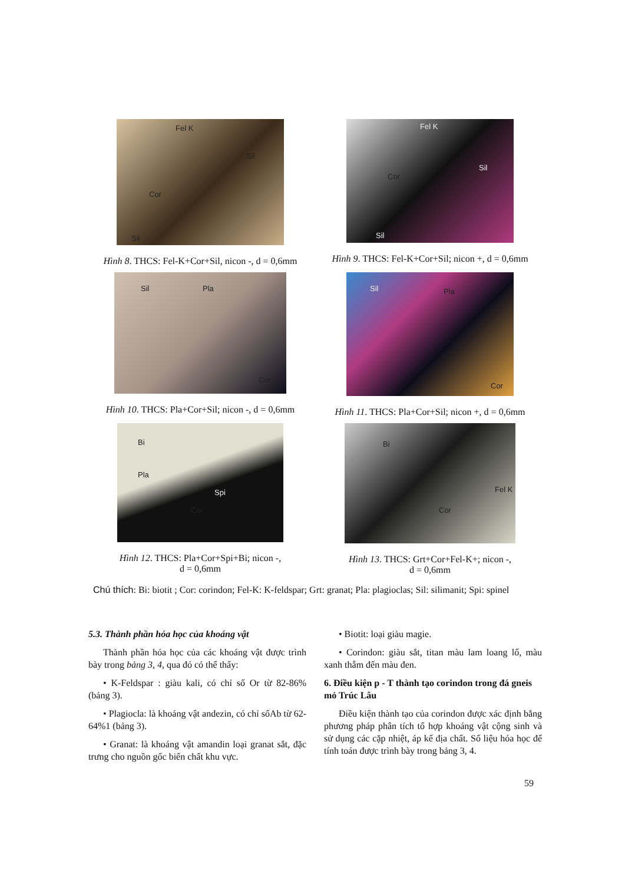Fel K
Cor
Sil
Sil
Hình 8. THCS: Fel-K+Cor+Sil, nicon -, d = 0,6mm
Fel K
Cor
Sil
Sil
Hình 9. THCS: Fel-K+Cor+Sil; nicon +, d = 0,6mm
Sil Pla
Cor
Hình 10. THCS: Pla+Cor+Sil; nicon -, d = 0,6mm
Sil Pla
Cor
Hình 11. THCS: Pla+Cor+Sil; nicon +, d = 0,6mm
Bi
Pla
Spi
Cor
Hình 12. THCS: Pla+Cor+Spi+Bi; nicon -,
d = 0,6mm
Bi
Fel K
Cor
Grt
Hình 13. THCS: Grt+Cor+Fel-K+; nicon -,
d = 0,6mm
Chú thích: Bi: biotit ; Cor: corindon; Fel-K: K-feldspar; Grt: granat; Pla: plagioclas; Sil: silimanit; Spi: spinel
5.3. Thành phần hóa học của khoáng vật
Thành phần hóa học của các khoáng vật được trình bày trong bảng 3, 4, qua đó có thể thấy:
• K-Feldspar : giàu kali, có chỉ số Or từ 82-86% (bảng 3).
• Plagiocla: là khoáng vật andezin, có chỉ sốAb từ 62-64%1 (bảng 3).
• Granat: là khoáng vật amandin loại granat sắt, đặc trưng cho nguồn gốc biến chất khu vực.
• Biotit: loại giàu magie.
• Corindon: giàu sắt, titan màu lam loang lổ, màu xanh thẫm đến màu đen.
6. Điều kiện p - T thành tạo corindon trong đá gneis mỏ Trúc Lâu
Điều kiện thành tạo của corindon được xác định bằng phương pháp phân tích tổ hợp khoáng vật cộng sinh và sử dụng các cặp nhiệt, áp kế địa chất. Số liệu hóa học để tính toán được trình bày trong bảng 3, 4.
59